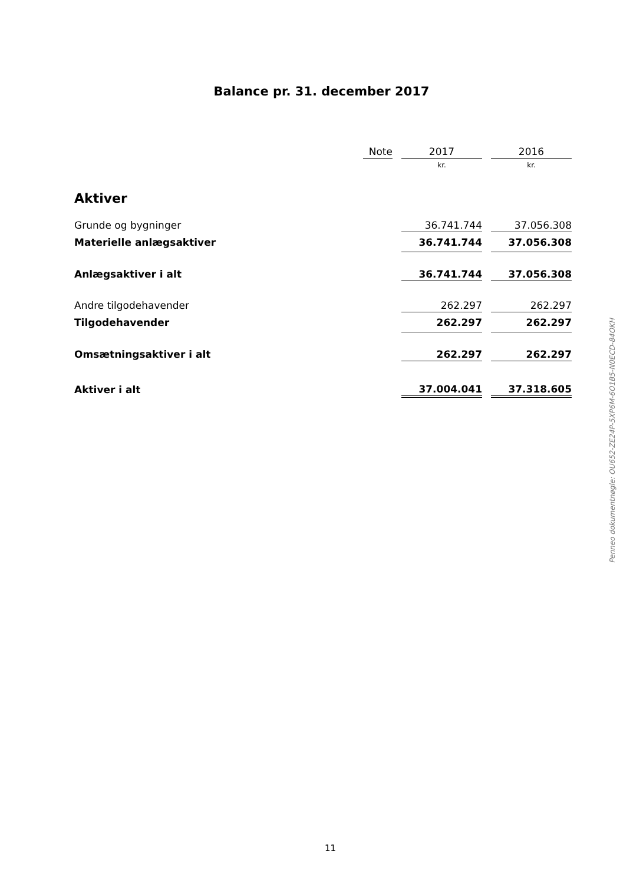Balance pr. 31. december 2017
| | Note | | 2017 | | 2016 |
| --- | --- | --- | --- | --- | --- |
| | | | kr. | | kr. |
| Aktiver | | | | | |
| Grunde og bygninger | | | 36.741.744 | | 37.056.308 |
| Materielle anlægsaktiver | | | 36.741.744 | | 37.056.308 |
| Anlægsaktiver i alt | | | 36.741.744 | | 37.056.308 |
| Andre tilgodehavender | | | 262.297 | | 262.297 |
| Tilgodehavender | | | 262.297 | | 262.297 |
| Omsætningsaktiver i alt | | | 262.297 | | 262.297 |
| Aktiver i alt | | | 37.004.041 | | 37.318.605 |
Penneo dokumentnøgle: OU652-ZE24P-5XP6M-6O1B5-N0ECD-84OKH
11